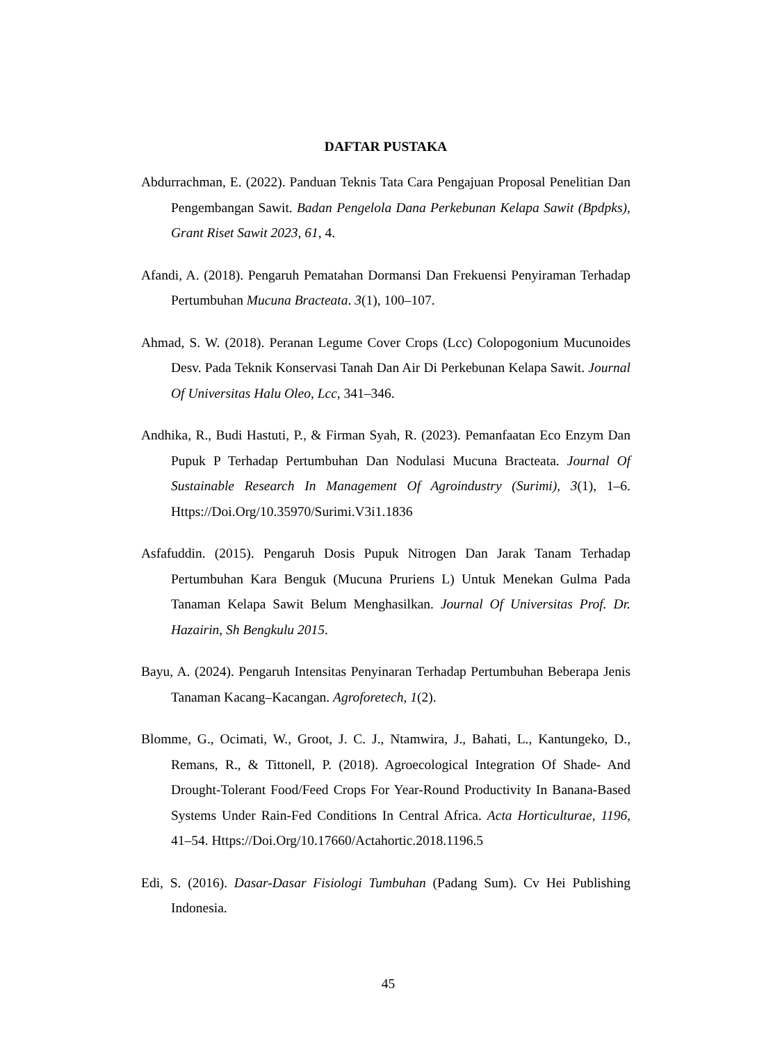DAFTAR PUSTAKA
Abdurrachman, E. (2022). Panduan Teknis Tata Cara Pengajuan Proposal Penelitian Dan Pengembangan Sawit. Badan Pengelola Dana Perkebunan Kelapa Sawit (Bpdpks), Grant Riset Sawit 2023, 61, 4.
Afandi, A. (2018). Pengaruh Pematahan Dormansi Dan Frekuensi Penyiraman Terhadap Pertumbuhan Mucuna Bracteata. 3(1), 100–107.
Ahmad, S. W. (2018). Peranan Legume Cover Crops (Lcc) Colopogonium Mucunoides Desv. Pada Teknik Konservasi Tanah Dan Air Di Perkebunan Kelapa Sawit. Journal Of Universitas Halu Oleo, Lcc, 341–346.
Andhika, R., Budi Hastuti, P., & Firman Syah, R. (2023). Pemanfaatan Eco Enzym Dan Pupuk P Terhadap Pertumbuhan Dan Nodulasi Mucuna Bracteata. Journal Of Sustainable Research In Management Of Agroindustry (Surimi), 3(1), 1–6. Https://Doi.Org/10.35970/Surimi.V3i1.1836
Asfafuddin. (2015). Pengaruh Dosis Pupuk Nitrogen Dan Jarak Tanam Terhadap Pertumbuhan Kara Benguk (Mucuna Pruriens L) Untuk Menekan Gulma Pada Tanaman Kelapa Sawit Belum Menghasilkan. Journal Of Universitas Prof. Dr. Hazairin, Sh Bengkulu 2015.
Bayu, A. (2024). Pengaruh Intensitas Penyinaran Terhadap Pertumbuhan Beberapa Jenis Tanaman Kacang–Kacangan. Agroforetech, 1(2).
Blomme, G., Ocimati, W., Groot, J. C. J., Ntamwira, J., Bahati, L., Kantungeko, D., Remans, R., & Tittonell, P. (2018). Agroecological Integration Of Shade- And Drought-Tolerant Food/Feed Crops For Year-Round Productivity In Banana-Based Systems Under Rain-Fed Conditions In Central Africa. Acta Horticulturae, 1196, 41–54. Https://Doi.Org/10.17660/Actahortic.2018.1196.5
Edi, S. (2016). Dasar-Dasar Fisiologi Tumbuhan (Padang Sum). Cv Hei Publishing Indonesia.
45